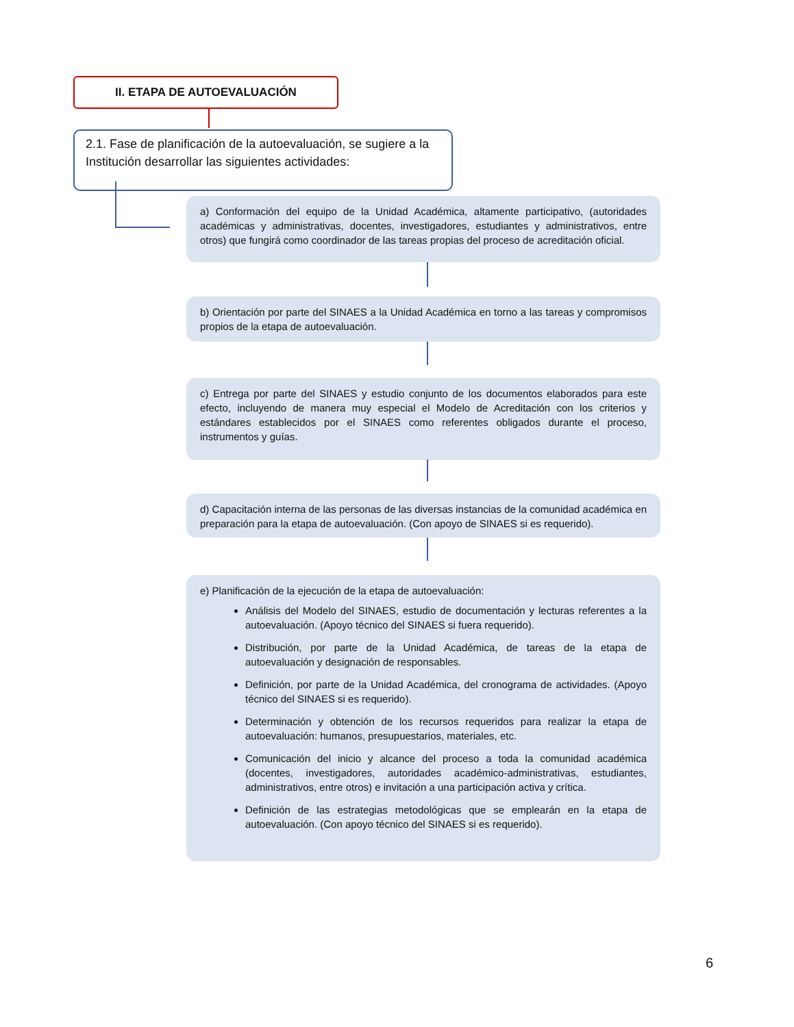II. ETAPA DE AUTOEVALUACIÓN
2.1. Fase de planificación de la autoevaluación, se sugiere a la Institución desarrollar las siguientes actividades:
a) Conformación del equipo de la Unidad Académica, altamente participativo, (autoridades académicas y administrativas, docentes, investigadores, estudiantes y administrativos, entre otros) que fungirá como coordinador de las tareas propias del proceso de acreditación oficial.
b) Orientación por parte del SINAES a la Unidad Académica en torno a las tareas y compromisos propios de la etapa de autoevaluación.
c) Entrega por parte del SINAES y estudio conjunto de los documentos elaborados para este efecto, incluyendo de manera muy especial el Modelo de Acreditación con los criterios y estándares establecidos por el SINAES como referentes obligados durante el proceso, instrumentos y guías.
d) Capacitación interna de las personas de las diversas instancias de la comunidad académica en preparación para la etapa de autoevaluación. (Con apoyo de SINAES si es requerido).
e) Planificación de la ejecución de la etapa de autoevaluación:
Análisis del Modelo del SINAES, estudio de documentación y lecturas referentes a la autoevaluación. (Apoyo técnico del SINAES si fuera requerido).
Distribución, por parte de la Unidad Académica, de tareas de la etapa de autoevaluación y designación de responsables.
Definición, por parte de la Unidad Académica, del cronograma de actividades. (Apoyo técnico del SINAES si es requerido).
Determinación y obtención de los recursos requeridos para realizar la etapa de autoevaluación: humanos, presupuestarios, materiales, etc.
Comunicación del inicio y alcance del proceso a toda la comunidad académica (docentes, investigadores, autoridades académico-administrativas, estudiantes, administrativos, entre otros) e invitación a una participación activa y crítica.
Definición de las estrategias metodológicas que se emplearán en la etapa de autoevaluación. (Con apoyo técnico del SINAES si es requerido).
6